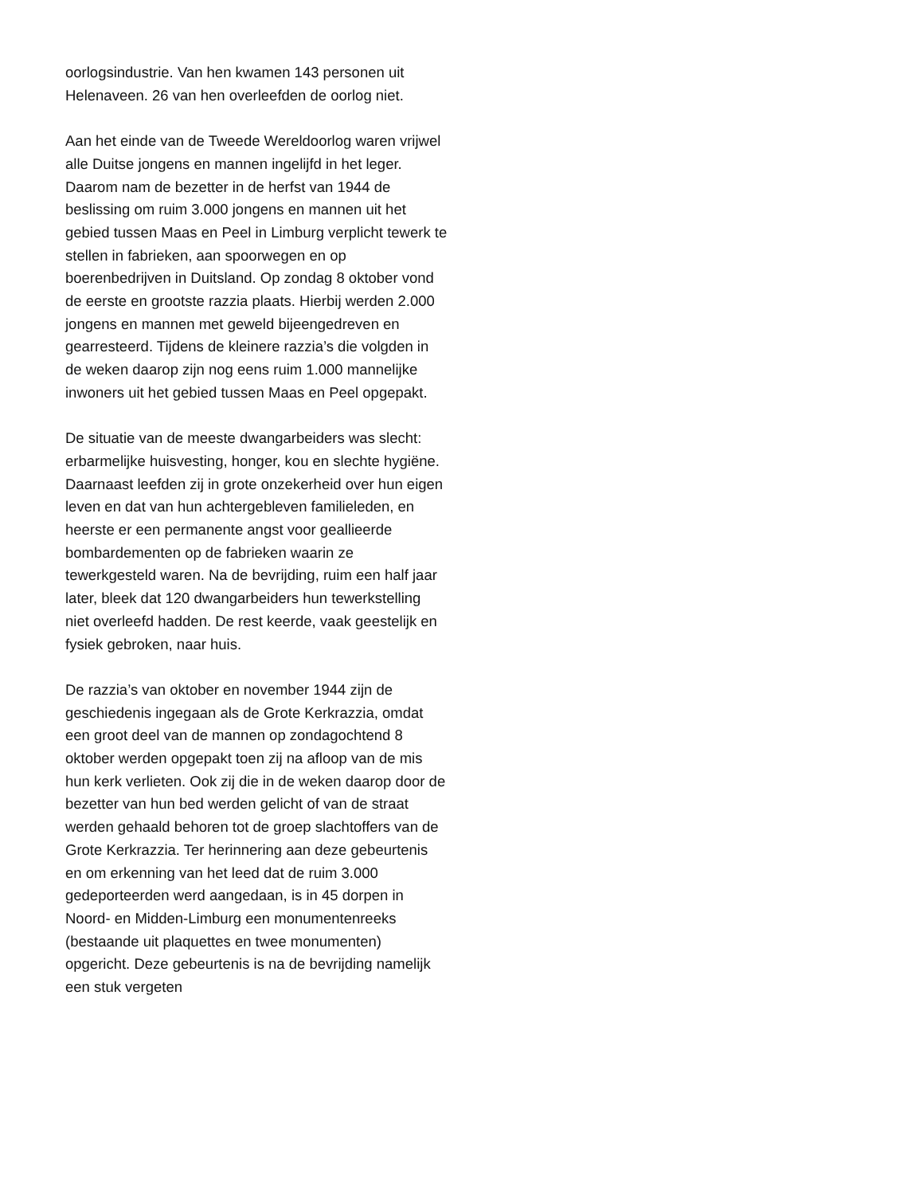oorlogsindustrie. Van hen kwamen 143 personen uit Helenaveen. 26 van hen overleefden de oorlog niet.
Aan het einde van de Tweede Wereldoorlog waren vrijwel alle Duitse jongens en mannen ingelijfd in het leger. Daarom nam de bezetter in de herfst van 1944 de beslissing om ruim 3.000 jongens en mannen uit het gebied tussen Maas en Peel in Limburg verplicht tewerk te stellen in fabrieken, aan spoorwegen en op boerenbedrijven in Duitsland. Op zondag 8 oktober vond de eerste en grootste razzia plaats. Hierbij werden 2.000 jongens en mannen met geweld bijeengedreven en gearresteerd. Tijdens de kleinere razzia’s die volgden in de weken daarop zijn nog eens ruim 1.000 mannelijke inwoners uit het gebied tussen Maas en Peel opgepakt.
De situatie van de meeste dwangarbeiders was slecht: erbarmelijke huisvesting, honger, kou en slechte hygiëne. Daarnaast leefden zij in grote onzekerheid over hun eigen leven en dat van hun achtergebleven familieleden, en heerste er een permanente angst voor geallieerde bombardementen op de fabrieken waarin ze tewerkgesteld waren. Na de bevrijding, ruim een half jaar later, bleek dat 120 dwangarbeiders hun tewerkstelling niet overleefd hadden. De rest keerde, vaak geestelijk en fysiek gebroken, naar huis.
De razzia’s van oktober en november 1944 zijn de geschiedenis ingegaan als de Grote Kerkrazzia, omdat een groot deel van de mannen op zondagochtend 8 oktober werden opgepakt toen zij na afloop van de mis hun kerk verlieten. Ook zij die in de weken daarop door de bezetter van hun bed werden gelicht of van de straat werden gehaald behoren tot de groep slachtoffers van de Grote Kerkrazzia. Ter herinnering aan deze gebeurtenis en om erkenning van het leed dat de ruim 3.000 gedeporteerden werd aangedaan, is in 45 dorpen in Noord- en Midden-Limburg een monumentenreeks (bestaande uit plaquettes en twee monumenten) opgericht. Deze gebeurtenis is na de bevrijding namelijk een stuk vergeten